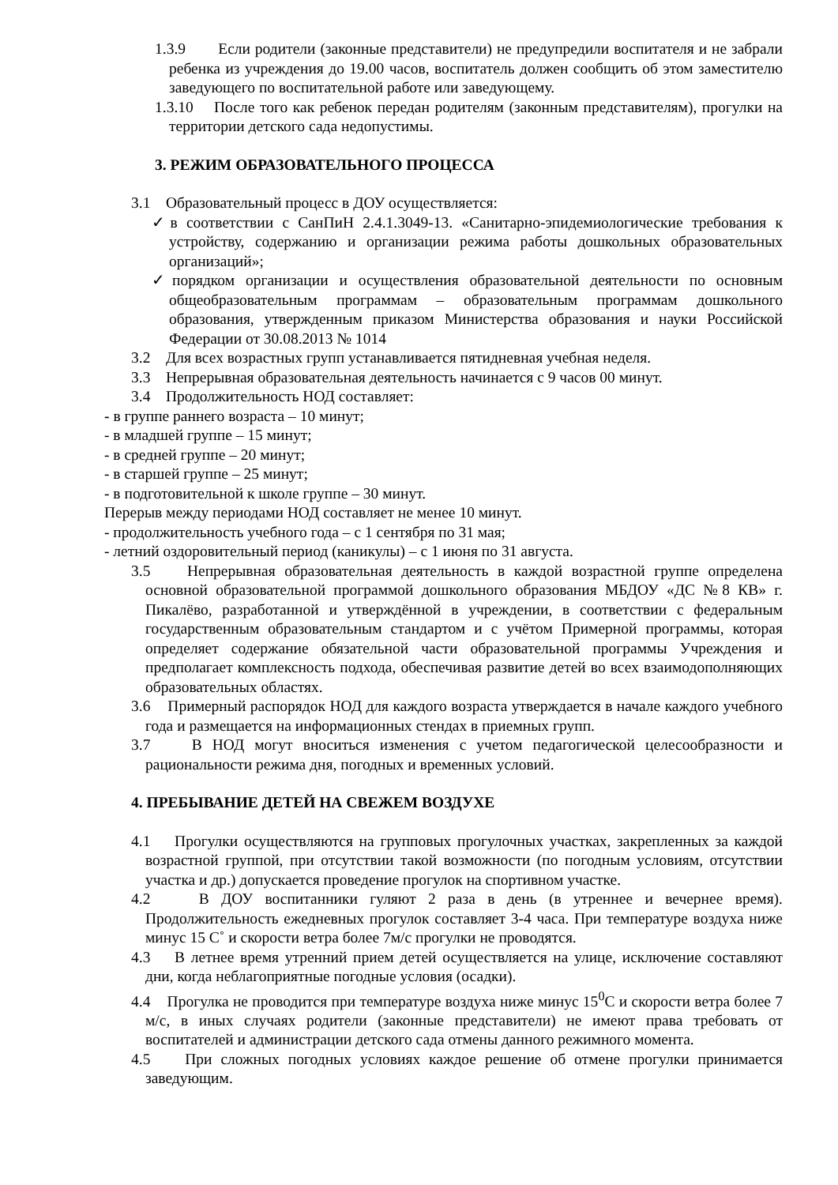1.3.9 Если родители (законные представители) не предупредили воспитателя и не забрали ребенка из учреждения до 19.00 часов, воспитатель должен сообщить об этом заместителю заведующего по воспитательной работе или заведующему.
1.3.10 После того как ребенок передан родителям (законным представителям), прогулки на территории детского сада недопустимы.
3. РЕЖИМ ОБРАЗОВАТЕЛЬНОГО ПРОЦЕССА
3.1 Образовательный процесс в ДОУ осуществляется:
✓в соответствии с СанПиН 2.4.1.3049-13. «Санитарно-эпидемиологические требования к устройству, содержанию и организации режима работы дошкольных образовательных организаций»;
✓порядком организации и осуществления образовательной деятельности по основным общеобразовательным программам – образовательным программам дошкольного образования, утвержденным приказом Министерства образования и науки Российской Федерации от 30.08.2013 № 1014
3.2 Для всех возрастных групп устанавливается пятидневная учебная неделя.
3.3 Непрерывная образовательная деятельность начинается с 9 часов 00 минут.
3.4 Продолжительность НОД составляет:
- в группе раннего возраста – 10 минут;
- в младшей группе – 15 минут;
- в средней группе – 20 минут;
- в старшей группе – 25 минут;
- в подготовительной к школе группе – 30 минут.
Перерыв между периодами НОД составляет не менее 10 минут.
- продолжительность учебного года – с 1 сентября по 31 мая;
- летний оздоровительный период (каникулы) – с 1 июня по 31 августа.
3.5 Непрерывная образовательная деятельность в каждой возрастной группе определена основной образовательной программой дошкольного образования МБДОУ «ДС №8 КВ» г. Пикалёво, разработанной и утверждённой в учреждении, в соответствии с федеральным государственным образовательным стандартом и с учётом Примерной программы, которая определяет содержание обязательной части образовательной программы Учреждения и предполагает комплексность подхода, обеспечивая развитие детей во всех взаимодополняющих образовательных областях.
3.6 Примерный распорядок НОД для каждого возраста утверждается в начале каждого учебного года и размещается на информационных стендах в приемных групп.
3.7 В НОД могут вноситься изменения с учетом педагогической целесообразности и рациональности режима дня, погодных и временных условий.
4. ПРЕБЫВАНИЕ ДЕТЕЙ НА СВЕЖЕМ ВОЗДУХЕ
4.1 Прогулки осуществляются на групповых прогулочных участках, закрепленных за каждой возрастной группой, при отсутствии такой возможности (по погодным условиям, отсутствии участка и др.) допускается проведение прогулок на спортивном участке.
4.2 В ДОУ воспитанники гуляют 2 раза в день (в утреннее и вечернее время). Продолжительность ежедневных прогулок составляет 3-4 часа. При температуре воздуха ниже минус 15 С˚ и скорости ветра более 7м/с прогулки не проводятся.
4.3 В летнее время утренний прием детей осуществляется на улице, исключение составляют дни, когда неблагоприятные погодные условия (осадки).
4.4 Прогулка не проводится при температуре воздуха ниже минус 15<sup>0</sup>С и скорости ветра более 7 м/с, в иных случаях родители (законные представители) не имеют права требовать от воспитателей и администрации детского сада отмены данного режимного момента.
4.5 При сложных погодных условиях каждое решение об отмене прогулки принимается заведующим.